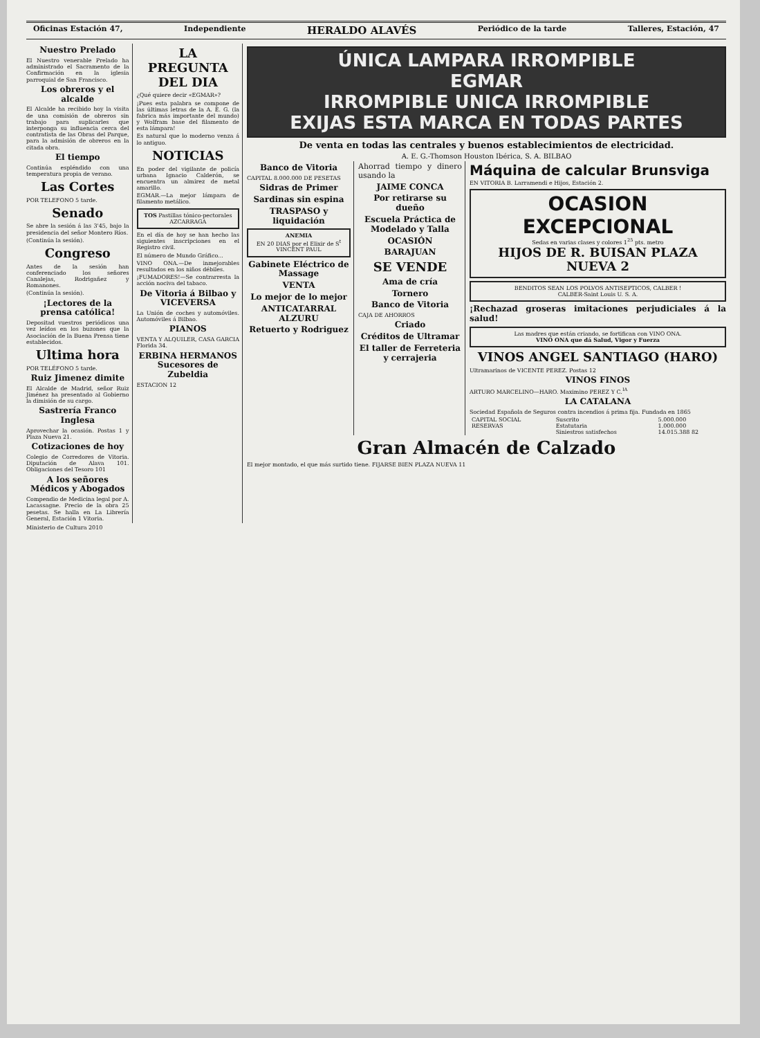Oficinas Estación 47, Independiente HERALDO ALAVÉS Periódico de la tarde Talleres, Estación, 47
Nuestro Prelado
El Nuestro venerable Prelado ha administrado el Sacramento de la Confirmación en la iglesia parroquial de San Francisco.
Los obreros y el alcalde
El Alcalde ha recibido hoy la visita de una comisión de obreros sin trabajo para suplicarles que interponga su influencia cerca del contratista de las Obras del Parque, para la admisión de obreros en la citada obra.
El tiempo
Continúa espléndido con una temperatura propia de verano.
Las Cortes
POR TELEFONO 5 tarde.
Senado
Se abre la sesión á las 3'45, bajo la presidencia del señor Montero Ríos.
(Continúa la sesión).
Congreso
Antes de la sesión han conferenciado los señores Canalejas, Rodrigañez y Romanones.
(Continúa la sesión).
¡Lectores de la prensa católica!
Depositad vuestros periódicos una vez leídos en los buzones que la Asociación de la Buena Prensa tiene establecidos.
Ultima hora
POR TELÉFONO 5 tarde.
Ruiz Jimenez dimite
El Alcalde de Madrid, señor Ruiz Jiménez ha presentado al Gobierno la dimisión de su cargo.
Sastrería Franco Inglesa
Aprovechar la ocasión. Postas 1 y Plaza Nueva 21.
Cotizaciones de hoy
Colegio de Corredores de Vitoria. Diputación de Alava 101. Obligaciones del Tesoro 101
A los señores Médicos y Abogados
Compendio de Medicina legal por A. Lacassagne. Precio de la obra 25 pesetas. Se halla en La Librería General, Estación 1 Vitoria.
LA PREGUNTA DEL DIA
¿Qué quiere decir «EGMAR»?
¡Pues esta palabra se compone de las últimas letras de la A. E. G. (la fabrica más importante del mundo) y Wolfram base del filamento de esta lámpara!
Es natural que lo moderno venza á lo antiguo.
NOTICIAS
En poder del vigilante de policía urbana Ignacio Calderón, se encuentra un almirez de metal amarillo.
EGMAR.—La mejor lámpara de filamento metálico.
TOS Pastillas tónico-pectorales AZCARRAGA
En el día de hoy se han hecho las siguientes inscripciones en el Registro civil.
El número de Mundo Gráfico...
VINO ONA.—De inmejorables resultados en los niños débiles.
¡FUMADORES!—Se contrarresta la acción nociva del tabaco.
De Vitoria á Bilbao y VICEVERSA
La Unión de coches y automóviles. Automóviles á Bilbao.
PIANOS
VENTA Y ALQUILER, CASA GARCIA Florida 34.
ERBINA HERMANOS Sucesores de Zubeldia
ESTACION 12
ÚNICA LAMPARA IRROMPIBLE
EGMAR
IRROMPIBLE UNICA IRROMPIBLE
EXIJAS ESTA MARCA EN TODAS PARTES
De venta en todas las centrales y buenos establecimientos de electricidad.
A. E. G.-Thomson Houston Ibérica, S. A. BILBAO
Banco de Vitoria
CAPITAL 8.000.000 DE PESETAS
Sidras de Primer
Sardinas sin espina
TRASPASO y liquidación
ANEMIA
EN 20 DIAS por el Elixir de S<sup>t</sup> VINCENT PAUL
Gabinete Eléctrico de Massage
VENTA
Lo mejor de lo mejor
ANTICATARRAL ALZURU
Retuerto y Rodriguez
Ahorrad tiempo y dinero usando la
JAIME CONCA
Por retirarse su dueño
Escuela Práctica de Modelado y Talla
OCASIÓN
BARAJUAN
SE VENDE
Ama de cría
Tornero
Banco de Vitoria
CAJA DE AHORROS
Criado
Créditos de Ultramar
El taller de Ferreteria y cerrajeria
Máquina de calcular Brunsviga
EN VITORIA B. Larramendi e Hijos, Estación 2.
OCASION EXCEPCIONAL
Sedas en varias clases y colores 1<sup>25</sup> pts. metro
HIJOS DE R. BUISAN PLAZA NUEVA 2
BENDITOS SEAN LOS POLVOS ANTISEPTICOS, CALBER !
CALBER-Saint Louis U. S. A.
¡Rechazad groseras imitaciones perjudiciales á la salud!
Las madres que están criando, se fortifican con VINO ONA.
VINO ONA que dá Salud, Vigor y Fuerza
VINOS ANGEL SANTIAGO (HARO)
Ultramarinos de VICENTE PEREZ. Postas 12
VINOS FINOS
ARTURO MARCELINO—HARO. Maximino PEREZ Y C.<sup>IA</sup>
LA CATALANA
Sociedad Española de Seguros contra incendios á prima fija. Fundada en 1865
| CAPITAL SOCIAL | Suscrito | 5.000.000 |
| RESERVAS | Estatutaria | 1.000.000 |
| | Siniestros satisfechos | 14.015.388 82 |
Gran Almacén de Calzado
El mejor montado, el que más surtido tiene. FIJARSE BIEN PLAZA NUEVA 11
Ministerio de Cultura 2010